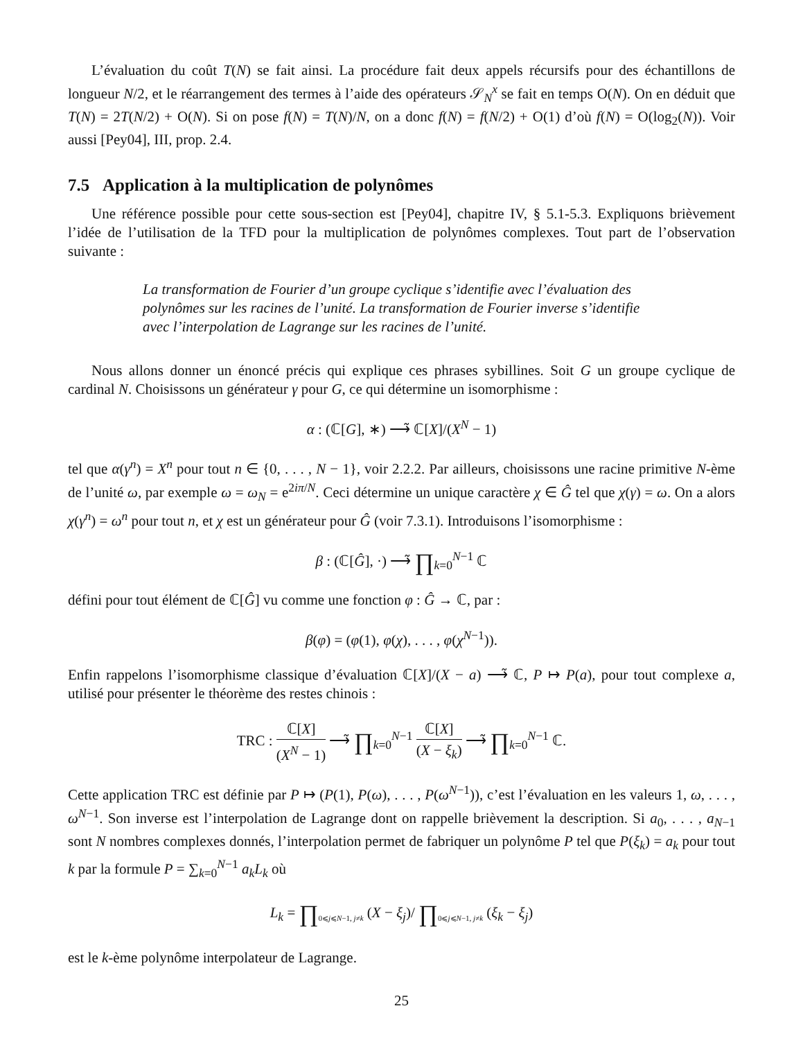L’évaluation du coût T(N) se fait ainsi. La procédure fait deux appels récursifs pour des échantillons de longueur N/2, et le réarrangement des termes à l’aide des opérateurs 𝒮<sub>N</sub><sup>x</sup> se fait en temps O(N). On en déduit que T(N) = 2T(N/2) + O(N). Si on pose f(N) = T(N)/N, on a donc f(N) = f(N/2) + O(1) d’où f(N) = O(log<sub>2</sub>(N)). Voir aussi [Pey04], III, prop. 2.4.
7.5 Application à la multiplication de polynômes
Une référence possible pour cette sous-section est [Pey04], chapitre IV, § 5.1-5.3. Expliquons brièvement l’idée de l’utilisation de la TFD pour la multiplication de polynômes complexes. Tout part de l’observation suivante :
La transformation de Fourier d’un groupe cyclique s’identifie avec l’évaluation des polynômes sur les racines de l’unité. La transformation de Fourier inverse s’identifie avec l’interpolation de Lagrange sur les racines de l’unité.
Nous allons donner un énoncé précis qui explique ces phrases sybillines. Soit G un groupe cyclique de cardinal N. Choisissons un générateur γ pour G, ce qui détermine un isomorphisme :
α : (ℂ[G], ∗) ⟶̃ ℂ[X]/(X<sup>N</sup> − 1)
tel que α(γ<sup>n</sup>) = X<sup>n</sup> pour tout n ∈ {0, . . . , N − 1}, voir 2.2.2. Par ailleurs, choisissons une racine primitive N-ème de l’unité ω, par exemple ω = ω<sub>N</sub> = e<sup>2iπ/N</sup>. Ceci détermine un unique caractère χ ∈ Ĝ tel que χ(γ) = ω. On a alors χ(γ<sup>n</sup>) = ω<sup>n</sup> pour tout n, et χ est un générateur pour Ĝ (voir 7.3.1). Introduisons l’isomorphisme :
β : (ℂ[Ĝ], ·) ⟶̃ ∏<sub>k=0</sub><sup>N−1</sup> ℂ
défini pour tout élément de ℂ[Ĝ] vu comme une fonction φ : Ĝ → ℂ, par :
β(φ) = (φ(1), φ(χ), . . . , φ(χ<sup>N−1</sup>)).
Enfin rappelons l’isomorphisme classique d’évaluation ℂ[X]/(X − a) ⟶̃ ℂ, P ↦ P(a), pour tout complexe a, utilisé pour présenter le théorème des restes chinois :
TRC : ℂ[X] (X<sup>N</sup> − 1) ⟶̃ ∏<sub>k=0</sub><sup>N−1</sup> ℂ[X] (X − ξ<sub>k</sub>) ⟶̃ ∏<sub>k=0</sub><sup>N−1</sup> ℂ.
Cette application TRC est définie par P ↦ (P(1), P(ω), . . . , P(ω<sup>N−1</sup>)), c’est l’évaluation en les valeurs 1, ω, . . . , ω<sup>N−1</sup>. Son inverse est l’interpolation de Lagrange dont on rappelle brièvement la description. Si a<sub>0</sub>, . . . , a<sub>N−1</sub> sont N nombres complexes donnés, l’interpolation permet de fabriquer un polynôme P tel que P(ξ<sub>k</sub>) = a<sub>k</sub> pour tout k par la formule P = ∑<sub>k=0</sub><sup>N−1</sup> a<sub>k</sub>L<sub>k</sub> où
L<sub>k</sub> = ∏<sub>0⩽j⩽N−1, j≠k</sub> (X − ξ<sub>j</sub>)/ ∏<sub>0⩽j⩽N−1, j≠k</sub> (ξ<sub>k</sub> − ξ<sub>j</sub>)
est le k-ème polynôme interpolateur de Lagrange.
25